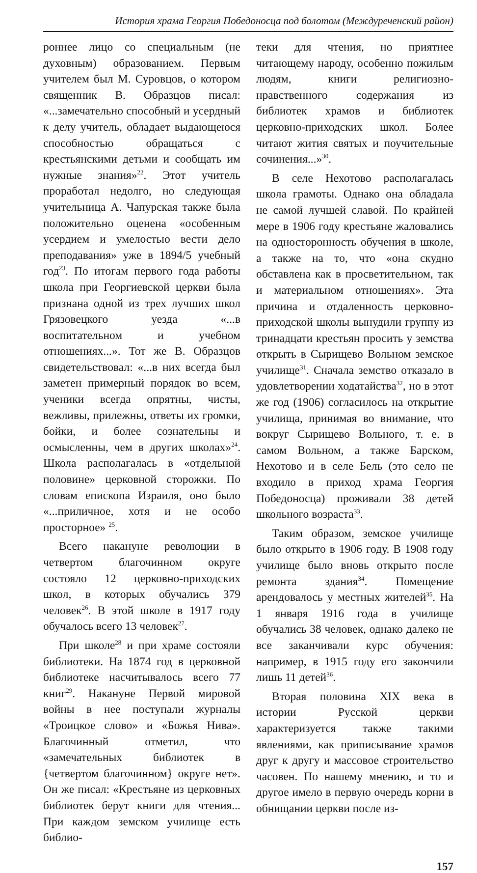История храма Георгия Победоносца под болотом (Междуреченский район)
роннее лицо со специальным (не духовным) образованием. Первым учителем был М. Суровцов, о котором священник В. Образцов писал: «...замечательно способный и усердный к делу учитель, обладает выдающеюся способностью обращаться с крестьянскими детьми и сообщать им нужные знания»<sup>22</sup>. Этот учитель проработал недолго, но следующая учительница А. Чапурская также была положительно оценена «особенным усердием и умелостью вести дело преподавания» уже в 1894/5 учебный год<sup>23</sup>. По итогам первого года работы школа при Георгиевской церкви была признана одной из трех лучших школ Грязовецкого уезда «...в воспитательном и учебном отношениях...». Тот же В. Образцов свидетельствовал: «...в них всегда был заметен примерный порядок во всем, ученики всегда опрятны, чисты, вежливы, прилежны, ответы их громки, бойки, и более сознательны и осмысленны, чем в других школах»<sup>24</sup>. Школа располагалась в «отдельной половине» церковной сторожки. По словам епископа Израиля, оно было «...приличное, хотя и не особо просторное» <sup>25</sup>.
Всего накануне революции в четвертом благочинном округе состояло 12 церковно-приходских школ, в которых обучались 379 человек<sup>26</sup>. В этой школе в 1917 году обучалось всего 13 человек<sup>27</sup>.
При школе<sup>28</sup> и при храме состояли библиотеки. На 1874 год в церковной библиотеке насчитывалось всего 77 книг<sup>29</sup>. Накануне Первой мировой войны в нее поступали журналы «Троицкое слово» и «Божья Нива». Благочинный отметил, что «замечательных библиотек в {четвертом благочинном} округе нет». Он же писал: «Крестьяне из церковных библиотек берут книги для чтения... При каждом земском училище есть библио-
теки для чтения, но приятнее читающему народу, особенно пожилым людям, книги религиозно-нравственного содержания из библиотек храмов и библиотек церковно-приходских школ. Более читают жития святых и поучительные сочинения...»<sup>30</sup>.
В селе Нехотово располагалась школа грамоты. Однако она обладала не самой лучшей славой. По крайней мере в 1906 году крестьяне жаловались на односторонность обучения в школе, а также на то, что «она скудно обставлена как в просветительном, так и материальном отношениях». Эта причина и отдаленность церковно-приходской школы вынудили группу из тринадцати крестьян просить у земства открыть в Сырищево Вольном земское училище<sup>31</sup>. Сначала земство отказало в удовлетворении ходатайства<sup>32</sup>, но в этот же год (1906) согласилось на открытие училища, принимая во внимание, что вокруг Сырищево Вольного, т. е. в самом Вольном, а также Барском, Нехотово и в селе Бель (это село не входило в приход храма Георгия Победоносца) проживали 38 детей школьного возраста<sup>33</sup>.
Таким образом, земское училище было открыто в 1906 году. В 1908 году училище было вновь открыто после ремонта здания<sup>34</sup>. Помещение арендовалось у местных жителей<sup>35</sup>. На 1 января 1916 года в училище обучались 38 человек, однако далеко не все заканчивали курс обучения: например, в 1915 году его закончили лишь 11 детей<sup>36</sup>.
Вторая половина XIX века в истории Русской церкви характеризуется также такими явлениями, как приписывание храмов друг к другу и массовое строительство часовен. По нашему мнению, и то и другое имело в первую очередь корни в обнищании церкви после из-
157